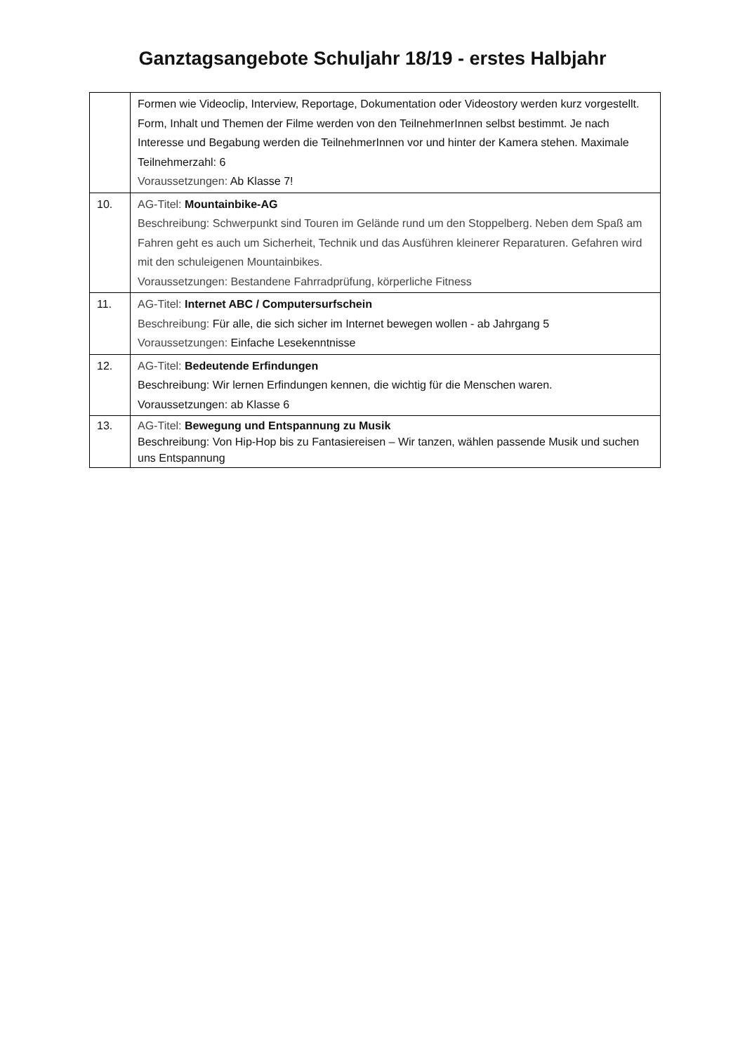Ganztagsangebote Schuljahr 18/19 - erstes Halbjahr
| | Formen wie Videoclip, Interview, Reportage, Dokumentation oder Videostory werden kurz vorgestellt. Form, Inhalt und Themen der Filme werden von den TeilnehmerInnen selbst bestimmt. Je nach Interesse und Begabung werden die TeilnehmerInnen vor und hinter der Kamera stehen. Maximale Teilnehmerzahl: 6 Voraussetzungen: Ab Klasse 7! |
| 10. | AG-Titel: Mountainbike-AG Beschreibung: Schwerpunkt sind Touren im Gelände rund um den Stoppelberg. Neben dem Spaß am Fahren geht es auch um Sicherheit, Technik und das Ausführen kleinerer Reparaturen. Gefahren wird mit den schuleigenen Mountainbikes. Voraussetzungen: Bestandene Fahrradprüfung, körperliche Fitness |
| 11. | AG-Titel: Internet ABC / Computersurfschein Beschreibung: Für alle, die sich sicher im Internet bewegen wollen - ab Jahrgang 5 Voraussetzungen: Einfache Lesekenntnisse |
| 12. | AG-Titel: Bedeutende Erfindungen Beschreibung: Wir lernen Erfindungen kennen, die wichtig für die Menschen waren. Voraussetzungen: ab Klasse 6 |
| 13. | AG-Titel: Bewegung und Entspannung zu Musik Beschreibung: Von Hip-Hop bis zu Fantasiereisen – Wir tanzen, wählen passende Musik und suchen uns Entspannung |